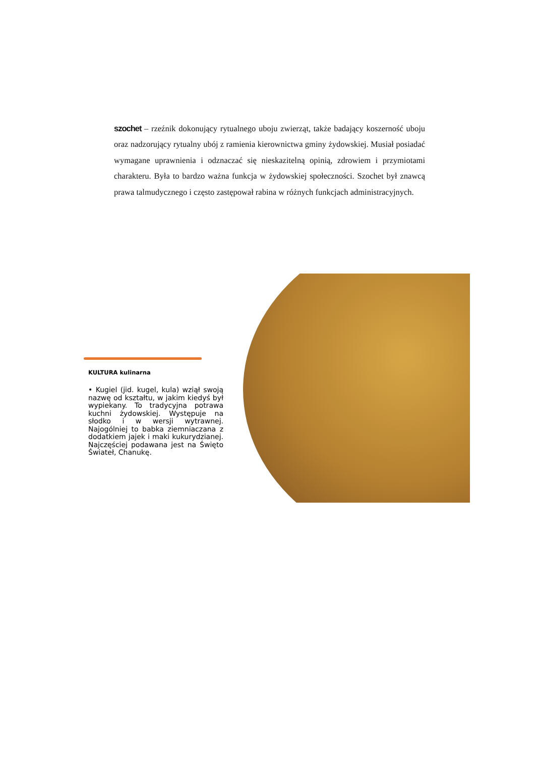szochet – rzeźnik dokonujący rytualnego uboju zwierząt, także badający koszerność uboju oraz nadzorujący rytualny ubój z ramienia kierownictwa gminy żydowskiej. Musiał posiadać wymagane uprawnienia i odznaczać się nieskazitelną opinią, zdrowiem i przymiotami charakteru. Była to bardzo ważna funkcja w żydowskiej społeczności. Szochet był znawcą prawa talmudycznego i często zastępował rabina w różnych funkcjach administracyjnych.
KULTURA kulinarna
• Kugiel (jid. kugel, kula) wziął swoją nazwę od kształtu, w jakim kiedyś był wypiekany. To tradycyjna potrawa kuchni żydowskiej. Występuje na słodko i w wersji wytrawnej. Najogólniej to babka ziemniaczana z dodatkiem jajek i maki kukurydzianej. Najczęściej podawana jest na Święto Świateł, Chanukę.